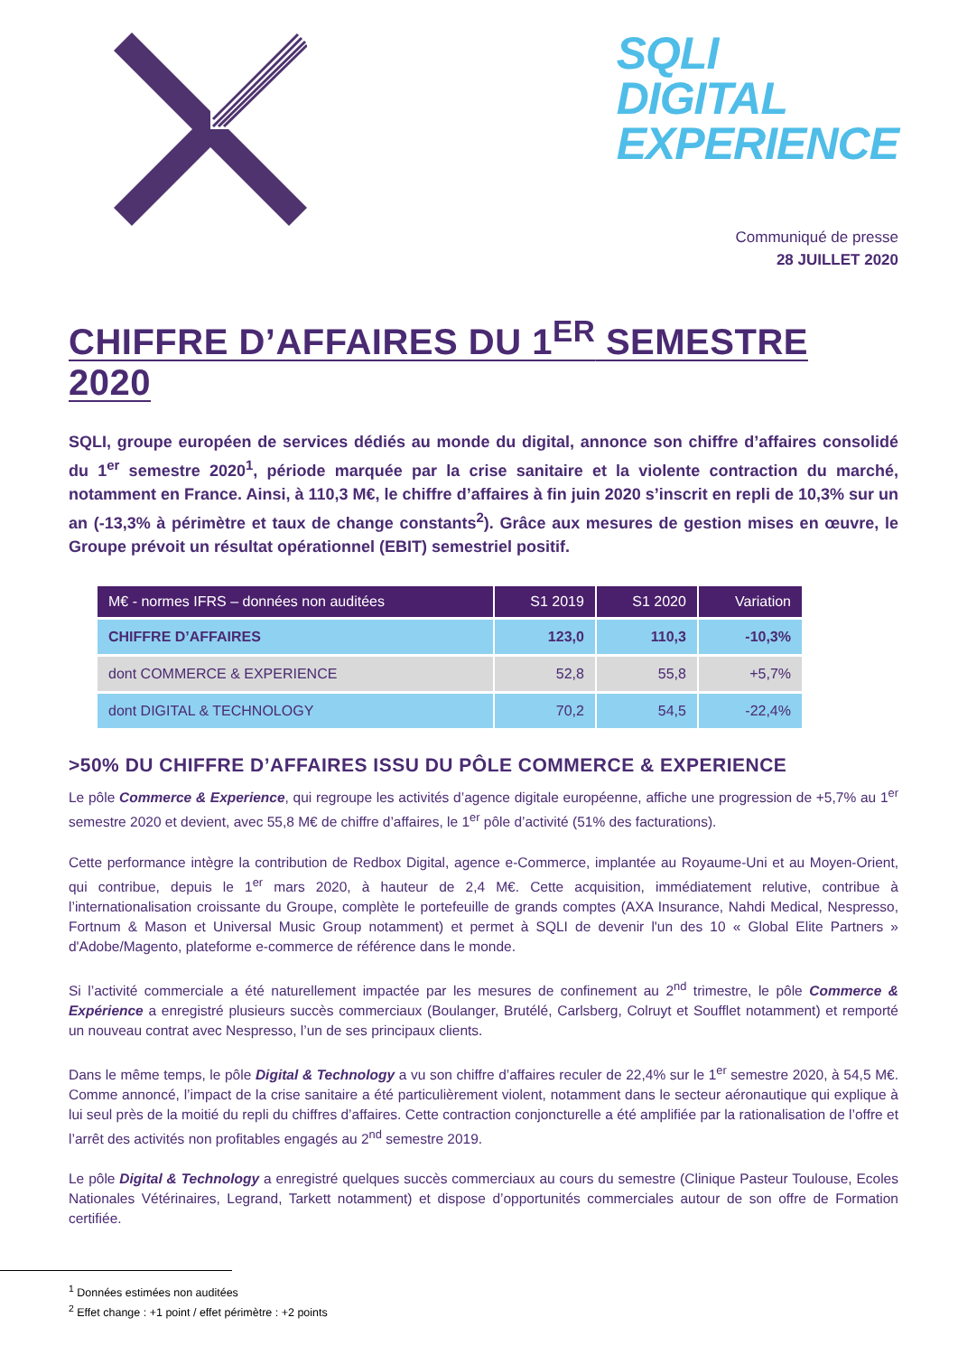SQLI
DIGITAL
EXPERIENCE
Communiqué de presse
28 JUILLET 2020
CHIFFRE D’AFFAIRES DU 1<sup>ER</sup> SEMESTRE 2020
SQLI, groupe européen de services dédiés au monde du digital, annonce son chiffre d’affaires consolidé du 1<sup>er</sup> semestre 2020<sup>1</sup>, période marquée par la crise sanitaire et la violente contraction du marché, notamment en France. Ainsi, à 110,3 M€, le chiffre d’affaires à fin juin 2020 s’inscrit en repli de 10,3% sur un an (-13,3% à périmètre et taux de change constants<sup>2</sup>). Grâce aux mesures de gestion mises en œuvre, le Groupe prévoit un résultat opérationnel (EBIT) semestriel positif.
| M€ - normes IFRS – données non auditées | S1 2019 | S1 2020 | Variation |
| --- | --- | --- | --- |
| CHIFFRE D’AFFAIRES | 123,0 | 110,3 | -10,3% |
| dont COMMERCE & EXPERIENCE | 52,8 | 55,8 | +5,7% |
| dont DIGITAL & TECHNOLOGY | 70,2 | 54,5 | -22,4% |
>50% DU CHIFFRE D’AFFAIRES ISSU DU PÔLE COMMERCE & EXPERIENCE
Le pôle Commerce & Experience, qui regroupe les activités d’agence digitale européenne, affiche une progression de +5,7% au 1<sup>er</sup> semestre 2020 et devient, avec 55,8 M€ de chiffre d’affaires, le 1<sup>er</sup> pôle d’activité (51% des facturations).
Cette performance intègre la contribution de Redbox Digital, agence e-Commerce, implantée au Royaume-Uni et au Moyen-Orient, qui contribue, depuis le 1<sup>er</sup> mars 2020, à hauteur de 2,4 M€. Cette acquisition, immédiatement relutive, contribue à l’internationalisation croissante du Groupe, complète le portefeuille de grands comptes (AXA Insurance, Nahdi Medical, Nespresso, Fortnum & Mason et Universal Music Group notamment) et permet à SQLI de devenir l'un des 10 « Global Elite Partners » d'Adobe/Magento, plateforme e-commerce de référence dans le monde.
Si l’activité commerciale a été naturellement impactée par les mesures de confinement au 2<sup>nd</sup> trimestre, le pôle Commerce & Expérience a enregistré plusieurs succès commerciaux (Boulanger, Brutélé, Carlsberg, Colruyt et Soufflet notamment) et remporté un nouveau contrat avec Nespresso, l’un de ses principaux clients.
Dans le même temps, le pôle Digital & Technology a vu son chiffre d’affaires reculer de 22,4% sur le 1<sup>er</sup> semestre 2020, à 54,5 M€. Comme annoncé, l’impact de la crise sanitaire a été particulièrement violent, notamment dans le secteur aéronautique qui explique à lui seul près de la moitié du repli du chiffres d’affaires. Cette contraction conjoncturelle a été amplifiée par la rationalisation de l’offre et l’arrêt des activités non profitables engagés au 2<sup>nd</sup> semestre 2019.
Le pôle Digital & Technology a enregistré quelques succès commerciaux au cours du semestre (Clinique Pasteur Toulouse, Ecoles Nationales Vétérinaires, Legrand, Tarkett notamment) et dispose d’opportunités commerciales autour de son offre de Formation certifiée.
<sup>1</sup> Données estimées non auditées
<sup>2</sup> Effet change : +1 point / effet périmètre : +2 points